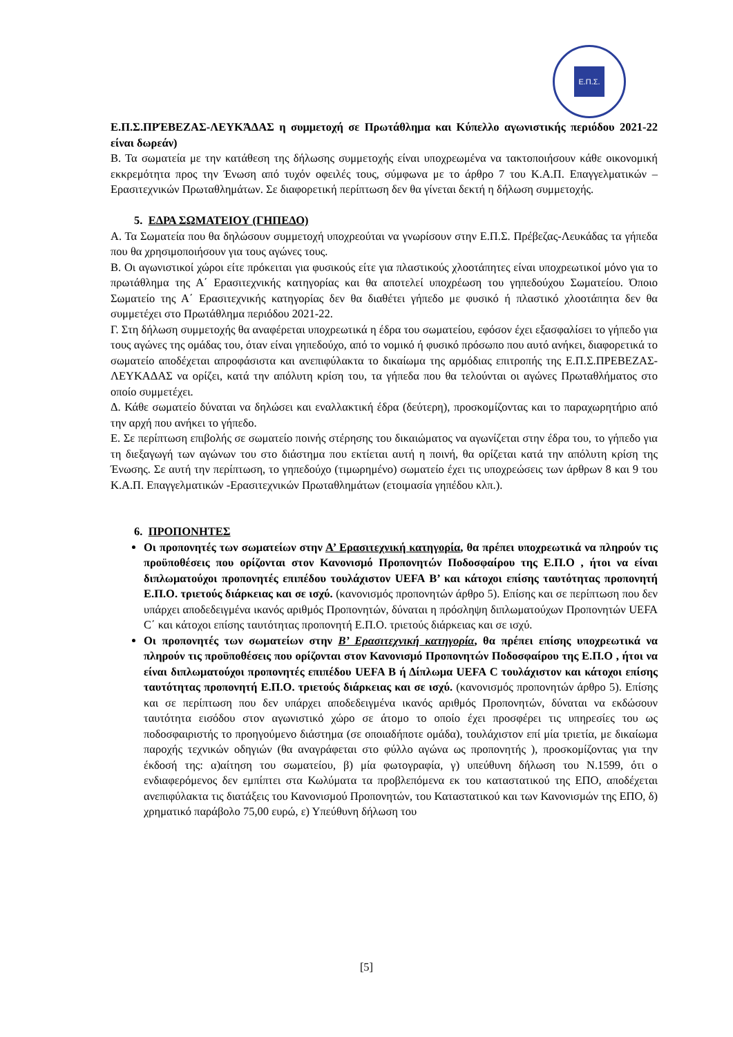Ε.Π.Σ.
Ε.Π.Σ.ΠΡΈΒΕΖΑΣ-ΛΕΥΚΆΔΑΣ η συμμετοχή σε Πρωτάθλημα και Κύπελλο αγωνιστικής περιόδου 2021-22 είναι δωρεάν)
Β. Τα σωματεία με την κατάθεση της δήλωσης συμμετοχής είναι υποχρεωμένα να τακτοποιήσουν κάθε οικονομική εκκρεμότητα προς την Ένωση από τυχόν οφειλές τους, σύμφωνα με το άρθρο 7 του Κ.Α.Π. Επαγγελματικών – Ερασιτεχνικών Πρωταθλημάτων. Σε διαφορετική περίπτωση δεν θα γίνεται δεκτή η δήλωση συμμετοχής.
5. ΕΔΡΑ ΣΩΜΑΤΕΙΟΥ (ΓΗΠΕΔΟ)
Α. Τα Σωματεία που θα δηλώσουν συμμετοχή υποχρεούται να γνωρίσουν στην Ε.Π.Σ. Πρέβεζας-Λευκάδας τα γήπεδα που θα χρησιμοποιήσουν για τους αγώνες τους.
Β. Οι αγωνιστικοί χώροι είτε πρόκειται για φυσικούς είτε για πλαστικούς χλοοτάπητες είναι υποχρεωτικοί μόνο για το πρωτάθλημα της Α΄ Ερασιτεχνικής κατηγορίας και θα αποτελεί υποχρέωση του γηπεδούχου Σωματείου. Όποιο Σωματείο της Α΄ Ερασιτεχνικής κατηγορίας δεν θα διαθέτει γήπεδο με φυσικό ή πλαστικό χλοοτάπητα δεν θα συμμετέχει στο Πρωτάθλημα περιόδου 2021-22.
Γ. Στη δήλωση συμμετοχής θα αναφέρεται υποχρεωτικά η έδρα του σωματείου, εφόσον έχει εξασφαλίσει το γήπεδο για τους αγώνες της ομάδας του, όταν είναι γηπεδούχο, από το νομικό ή φυσικό πρόσωπο που αυτό ανήκει, διαφορετικά το σωματείο αποδέχεται απροφάσιστα και ανεπιφύλακτα το δικαίωμα της αρμόδιας επιτροπής της Ε.Π.Σ.ΠΡΕΒΕΖΑΣ-ΛΕΥΚΑΔΑΣ να ορίζει, κατά την απόλυτη κρίση του, τα γήπεδα που θα τελούνται οι αγώνες Πρωταθλήματος στο οποίο συμμετέχει.
Δ. Κάθε σωματείο δύναται να δηλώσει και εναλλακτική έδρα (δεύτερη), προσκομίζοντας και το παραχωρητήριο από την αρχή που ανήκει το γήπεδο.
Ε. Σε περίπτωση επιβολής σε σωματείο ποινής στέρησης του δικαιώματος να αγωνίζεται στην έδρα του, το γήπεδο για τη διεξαγωγή των αγώνων του στο διάστημα που εκτίεται αυτή η ποινή, θα ορίζεται κατά την απόλυτη κρίση της Ένωσης. Σε αυτή την περίπτωση, το γηπεδούχο (τιμωρημένο) σωματείο έχει τις υποχρεώσεις των άρθρων 8 και 9 του Κ.Α.Π. Επαγγελματικών -Ερασιτεχνικών Πρωταθλημάτων (ετοιμασία γηπέδου κλπ.).
6. ΠΡΟΠΟΝΗΤΕΣ
Οι προπονητές των σωματείων στην Α’ Ερασιτεχνική κατηγορία, θα πρέπει υποχρεωτικά να πληρούν τις προϋποθέσεις που ορίζονται στον Κανονισμό Προπονητών Ποδοσφαίρου της Ε.Π.Ο , ήτοι να είναι διπλωματούχοι προπονητές επιπέδου τουλάχιστον UEFA B’ και κάτοχοι επίσης ταυτότητας προπονητή Ε.Π.Ο. τριετούς διάρκειας και σε ισχύ. (κανονισμός προπονητών άρθρο 5). Επίσης και σε περίπτωση που δεν υπάρχει αποδεδειγμένα ικανός αριθμός Προπονητών, δύναται η πρόσληψη διπλωματούχων Προπονητών UEFA C΄ και κάτοχοι επίσης ταυτότητας προπονητή Ε.Π.Ο. τριετούς διάρκειας και σε ισχύ.
Οι προπονητές των σωματείων στην Β’ Ερασιτεχνική κατηγορία, θα πρέπει επίσης υποχρεωτικά να πληρούν τις προϋποθέσεις που ορίζονται στον Κανονισμό Προπονητών Ποδοσφαίρου της Ε.Π.Ο , ήτοι να είναι διπλωματούχοι προπονητές επιπέδου UEFA B ή Δίπλωμα UEFA C τουλάχιστον και κάτοχοι επίσης ταυτότητας προπονητή Ε.Π.Ο. τριετούς διάρκειας και σε ισχύ. (κανονισμός προπονητών άρθρο 5). Επίσης και σε περίπτωση που δεν υπάρχει αποδεδειγμένα ικανός αριθμός Προπονητών, δύναται να εκδώσουν ταυτότητα εισόδου στον αγωνιστικό χώρο σε άτομο το οποίο έχει προσφέρει τις υπηρεσίες του ως ποδοσφαιριστής το προηγούμενο διάστημα (σε οποιαδήποτε ομάδα), τουλάχιστον επί μία τριετία, με δικαίωμα παροχής τεχνικών οδηγιών (θα αναγράφεται στο φύλλο αγώνα ως προπονητής ), προσκομίζοντας για την έκδοσή της: α)αίτηση του σωματείου, β) μία φωτογραφία, γ) υπεύθυνη δήλωση του Ν.1599, ότι ο ενδιαφερόμενος δεν εμπίπτει στα Κωλύματα τα προβλεπόμενα εκ του καταστατικού της ΕΠΟ, αποδέχεται ανεπιφύλακτα τις διατάξεις του Κανονισμού Προπονητών, του Καταστατικού και των Κανονισμών της ΕΠΟ, δ) χρηματικό παράβολο 75,00 ευρώ, ε) Υπεύθυνη δήλωση του
[5]